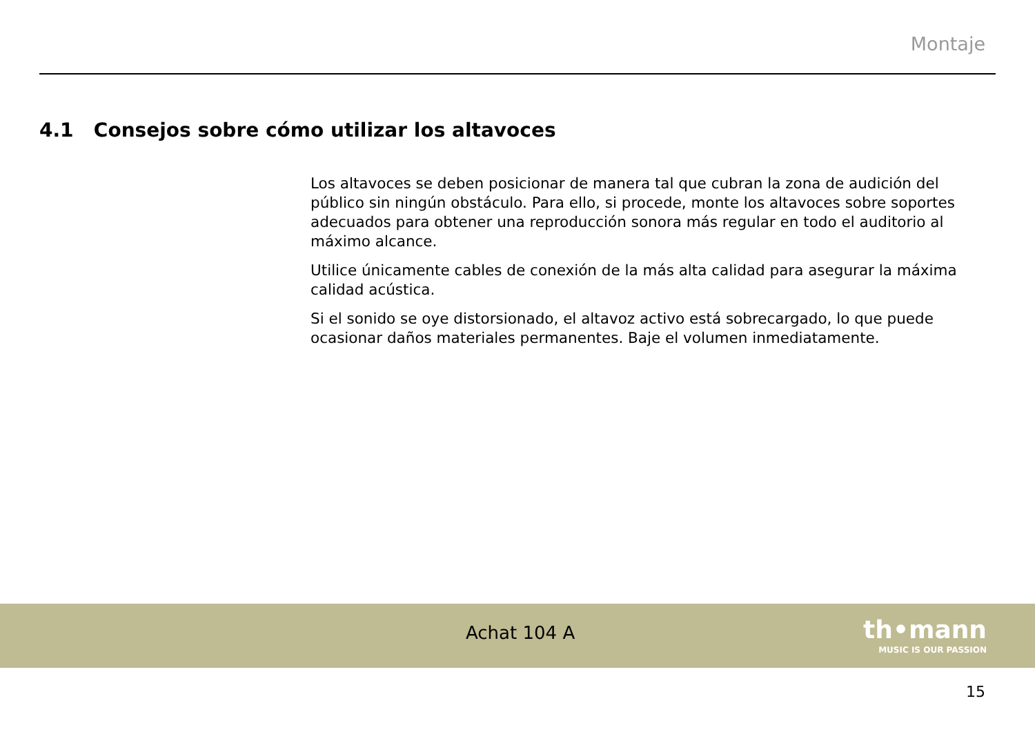Montaje
4.1 Consejos sobre cómo utilizar los altavoces
Los altavoces se deben posicionar de manera tal que cubran la zona de audición del público sin ningún obstáculo. Para ello, si procede, monte los altavoces sobre soportes adecuados para obtener una reproducción sonora más regular en todo el auditorio al máximo alcance.
Utilice únicamente cables de conexión de la más alta calidad para asegurar la máxima calidad acústica.
Si el sonido se oye distorsionado, el altavoz activo está sobrecargado, lo que puede ocasionar daños materiales permanentes. Baje el volumen inmediatamente.
Achat 104 A th•mann
MUSIC IS OUR PASSION
15